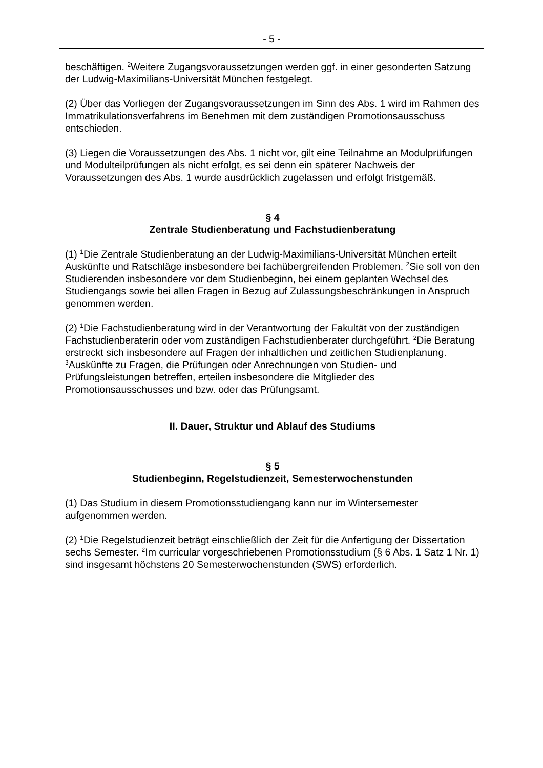- 5 -
beschäftigen. <sup>2</sup>Weitere Zugangsvoraussetzungen werden ggf. in einer gesonderten Satzung der Ludwig-Maximilians-Universität München festgelegt.
(2) Über das Vorliegen der Zugangsvoraussetzungen im Sinn des Abs. 1 wird im Rahmen des Immatrikulationsverfahrens im Benehmen mit dem zuständigen Promotionsausschuss entschieden.
(3) Liegen die Voraussetzungen des Abs. 1 nicht vor, gilt eine Teilnahme an Modulprüfungen und Modulteilprüfungen als nicht erfolgt, es sei denn ein späterer Nachweis der Voraussetzungen des Abs. 1 wurde ausdrücklich zugelassen und erfolgt fristgemäß.
§ 4
Zentrale Studienberatung und Fachstudienberatung
(1) <sup>1</sup>Die Zentrale Studienberatung an der Ludwig-Maximilians-Universität München erteilt Auskünfte und Ratschläge insbesondere bei fachübergreifenden Problemen. <sup>2</sup>Sie soll von den Studierenden insbesondere vor dem Studienbeginn, bei einem geplanten Wechsel des Studiengangs sowie bei allen Fragen in Bezug auf Zulassungsbeschränkungen in Anspruch genommen werden.
(2) <sup>1</sup>Die Fachstudienberatung wird in der Verantwortung der Fakultät von der zuständigen Fachstudienberaterin oder vom zuständigen Fachstudienberater durchgeführt. <sup>2</sup>Die Beratung erstreckt sich insbesondere auf Fragen der inhaltlichen und zeitlichen Studienplanung. <sup>3</sup>Auskünfte zu Fragen, die Prüfungen oder Anrechnungen von Studien- und Prüfungsleistungen betreffen, erteilen insbesondere die Mitglieder des Promotionsausschusses und bzw. oder das Prüfungsamt.
II. Dauer, Struktur und Ablauf des Studiums
§ 5
Studienbeginn, Regelstudienzeit, Semesterwochenstunden
(1) Das Studium in diesem Promotionsstudiengang kann nur im Wintersemester aufgenommen werden.
(2) <sup>1</sup>Die Regelstudienzeit beträgt einschließlich der Zeit für die Anfertigung der Dissertation sechs Semester. <sup>2</sup>Im curricular vorgeschriebenen Promotionsstudium (§ 6 Abs. 1 Satz 1 Nr. 1) sind insgesamt höchstens 20 Semesterwochenstunden (SWS) erforderlich.